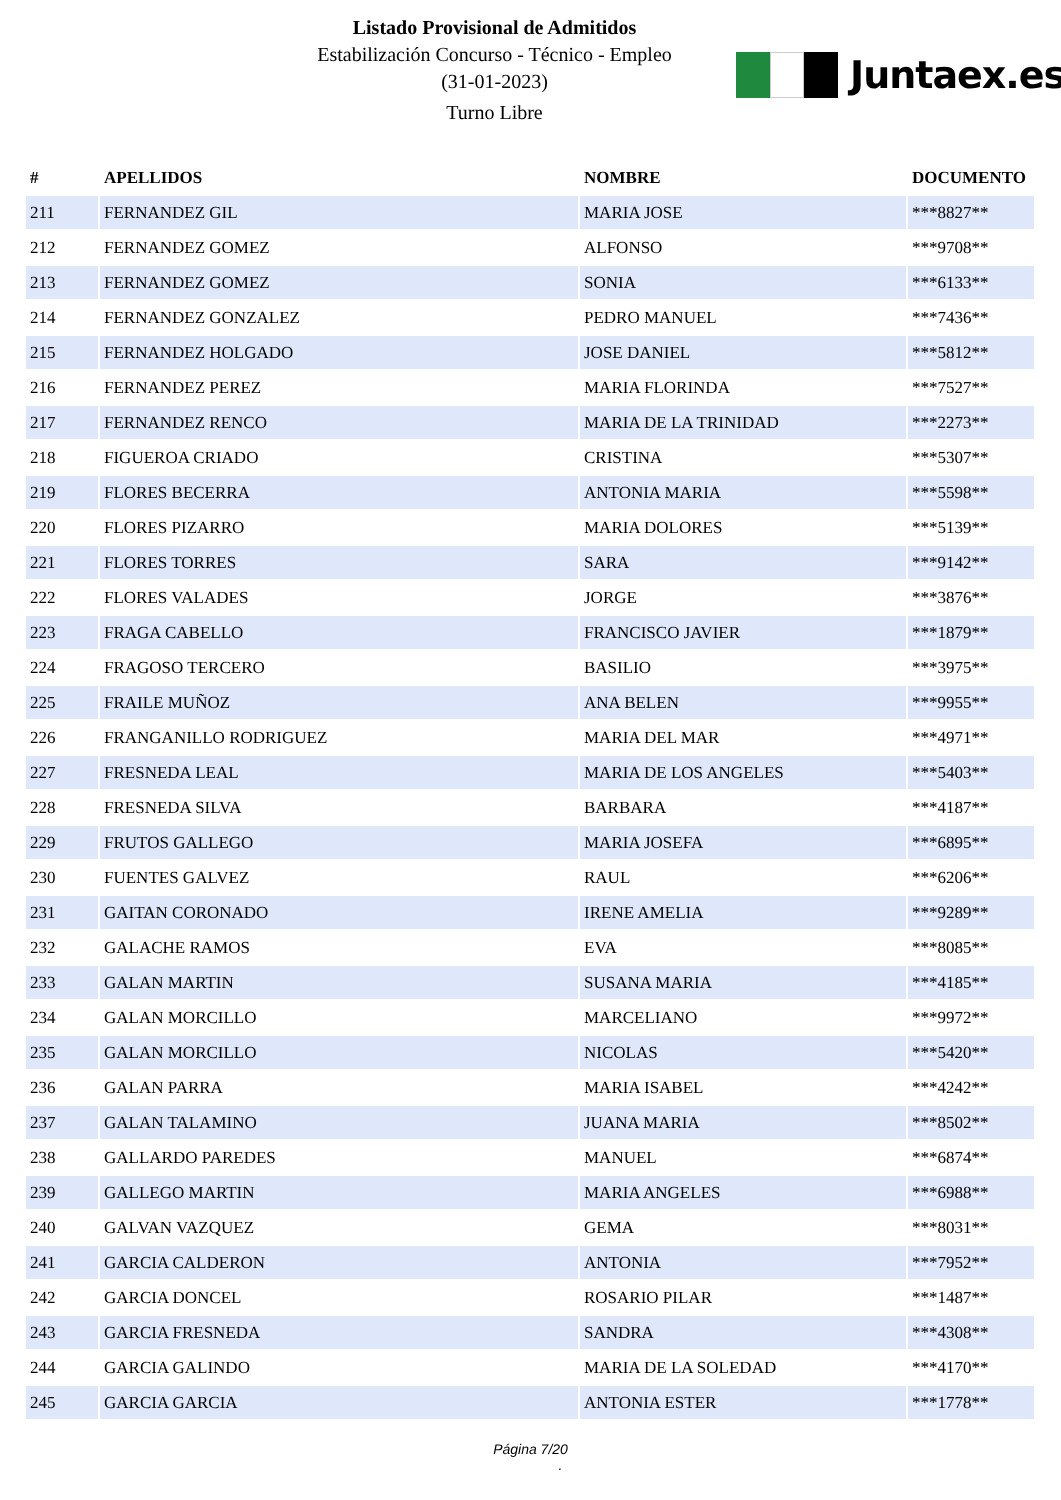Listado Provisional de Admitidos
Estabilización Concurso - Técnico - Empleo
(31-01-2023)
Turno Libre
Juntaex.es
| # | APELLIDOS | NOMBRE | DOCUMENTO |
| --- | --- | --- | --- |
| 211 | FERNANDEZ GIL | MARIA JOSE | ***8827** |
| 212 | FERNANDEZ GOMEZ | ALFONSO | ***9708** |
| 213 | FERNANDEZ GOMEZ | SONIA | ***6133** |
| 214 | FERNANDEZ GONZALEZ | PEDRO MANUEL | ***7436** |
| 215 | FERNANDEZ HOLGADO | JOSE DANIEL | ***5812** |
| 216 | FERNANDEZ PEREZ | MARIA FLORINDA | ***7527** |
| 217 | FERNANDEZ RENCO | MARIA DE LA TRINIDAD | ***2273** |
| 218 | FIGUEROA CRIADO | CRISTINA | ***5307** |
| 219 | FLORES BECERRA | ANTONIA MARIA | ***5598** |
| 220 | FLORES PIZARRO | MARIA DOLORES | ***5139** |
| 221 | FLORES TORRES | SARA | ***9142** |
| 222 | FLORES VALADES | JORGE | ***3876** |
| 223 | FRAGA CABELLO | FRANCISCO JAVIER | ***1879** |
| 224 | FRAGOSO TERCERO | BASILIO | ***3975** |
| 225 | FRAILE MUÑOZ | ANA BELEN | ***9955** |
| 226 | FRANGANILLO RODRIGUEZ | MARIA DEL MAR | ***4971** |
| 227 | FRESNEDA LEAL | MARIA DE LOS ANGELES | ***5403** |
| 228 | FRESNEDA SILVA | BARBARA | ***4187** |
| 229 | FRUTOS GALLEGO | MARIA JOSEFA | ***6895** |
| 230 | FUENTES GALVEZ | RAUL | ***6206** |
| 231 | GAITAN CORONADO | IRENE AMELIA | ***9289** |
| 232 | GALACHE RAMOS | EVA | ***8085** |
| 233 | GALAN MARTIN | SUSANA MARIA | ***4185** |
| 234 | GALAN MORCILLO | MARCELIANO | ***9972** |
| 235 | GALAN MORCILLO | NICOLAS | ***5420** |
| 236 | GALAN PARRA | MARIA ISABEL | ***4242** |
| 237 | GALAN TALAMINO | JUANA MARIA | ***8502** |
| 238 | GALLARDO PAREDES | MANUEL | ***6874** |
| 239 | GALLEGO MARTIN | MARIA ANGELES | ***6988** |
| 240 | GALVAN VAZQUEZ | GEMA | ***8031** |
| 241 | GARCIA CALDERON | ANTONIA | ***7952** |
| 242 | GARCIA DONCEL | ROSARIO PILAR | ***1487** |
| 243 | GARCIA FRESNEDA | SANDRA | ***4308** |
| 244 | GARCIA GALINDO | MARIA DE LA SOLEDAD | ***4170** |
| 245 | GARCIA GARCIA | ANTONIA ESTER | ***1778** |
Página 7/20
.